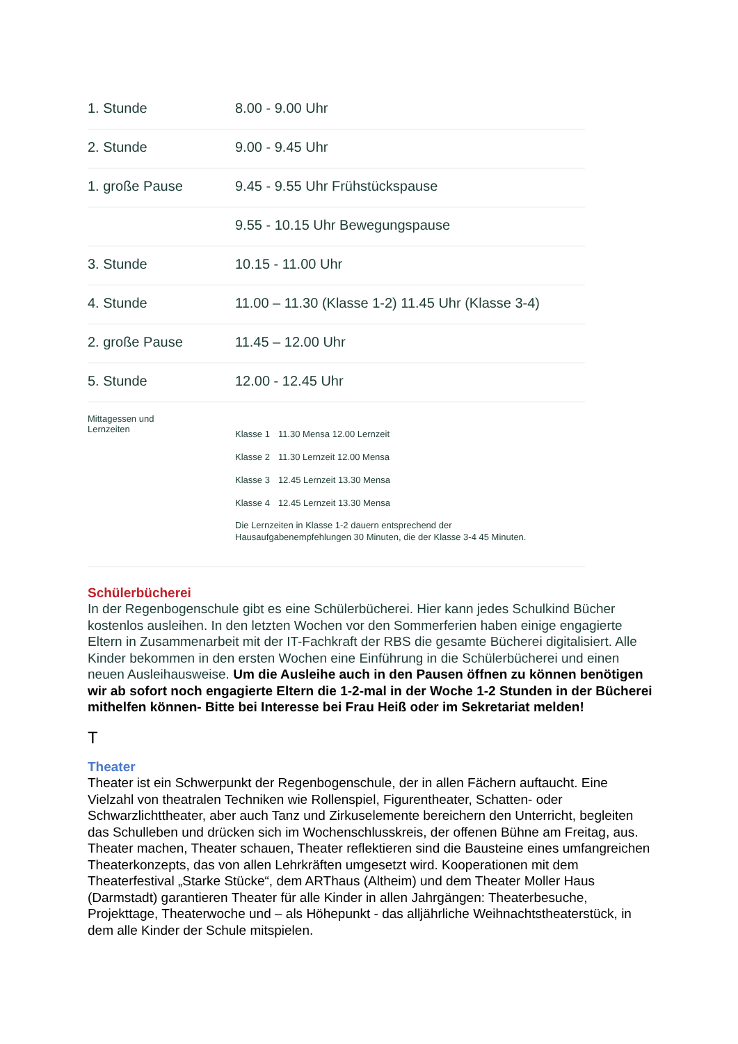| 1. Stunde | 8.00 - 9.00 Uhr |
| 2. Stunde | 9.00 - 9.45 Uhr |
| 1. große Pause | 9.45 - 9.55 Uhr Frühstückspause |
| | 9.55 - 10.15 Uhr Bewegungspause |
| 3. Stunde | 10.15 - 11.00 Uhr |
| 4. Stunde | 11.00 – 11.30 (Klasse 1-2) 11.45 Uhr (Klasse 3-4) |
| 2. große Pause | 11.45 – 12.00 Uhr |
| 5. Stunde | 12.00 - 12.45 Uhr |
| Mittagessen und Lernzeiten | / Klasse 1 / 11.30 Mensa 12.00 Lernzeit / / Klasse 2 / 11.30 Lernzeit 12.00 Mensa / / Klasse 3 / 12.45 Lernzeit 13.30 Mensa / / Klasse 4 / 12.45 Lernzeit 13.30 Mensa / Die Lernzeiten in Klasse 1-2 dauern entsprechend der Hausaufgabenempfehlungen 30 Minuten, die der Klasse 3-4 45 Minuten. |
Schülerbücherei
In der Regenbogenschule gibt es eine Schülerbücherei. Hier kann jedes Schulkind Bücher kostenlos ausleihen. In den letzten Wochen vor den Sommerferien haben einige engagierte Eltern in Zusammenarbeit mit der IT-Fachkraft der RBS die gesamte Bücherei digitalisiert. Alle Kinder bekommen in den ersten Wochen eine Einführung in die Schülerbücherei und einen neuen Ausleihausweise. Um die Ausleihe auch in den Pausen öffnen zu können benötigen wir ab sofort noch engagierte Eltern die 1-2-mal in der Woche 1-2 Stunden in der Bücherei mithelfen können- Bitte bei Interesse bei Frau Heiß oder im Sekretariat melden!
T
Theater
Theater ist ein Schwerpunkt der Regenbogenschule, der in allen Fächern auftaucht. Eine Vielzahl von theatralen Techniken wie Rollenspiel, Figurentheater, Schatten- oder Schwarzlichttheater, aber auch Tanz und Zirkuselemente bereichern den Unterricht, begleiten das Schulleben und drücken sich im Wochenschlusskreis, der offenen Bühne am Freitag, aus. Theater machen, Theater schauen, Theater reflektieren sind die Bausteine eines umfangreichen Theaterkonzepts, das von allen Lehrkräften umgesetzt wird. Kooperationen mit dem Theaterfestival „Starke Stücke“, dem ARThaus (Altheim) und dem Theater Moller Haus (Darmstadt) garantieren Theater für alle Kinder in allen Jahrgängen: Theaterbesuche, Projekttage, Theaterwoche und – als Höhepunkt - das alljährliche Weihnachtstheaterstück, in dem alle Kinder der Schule mitspielen.